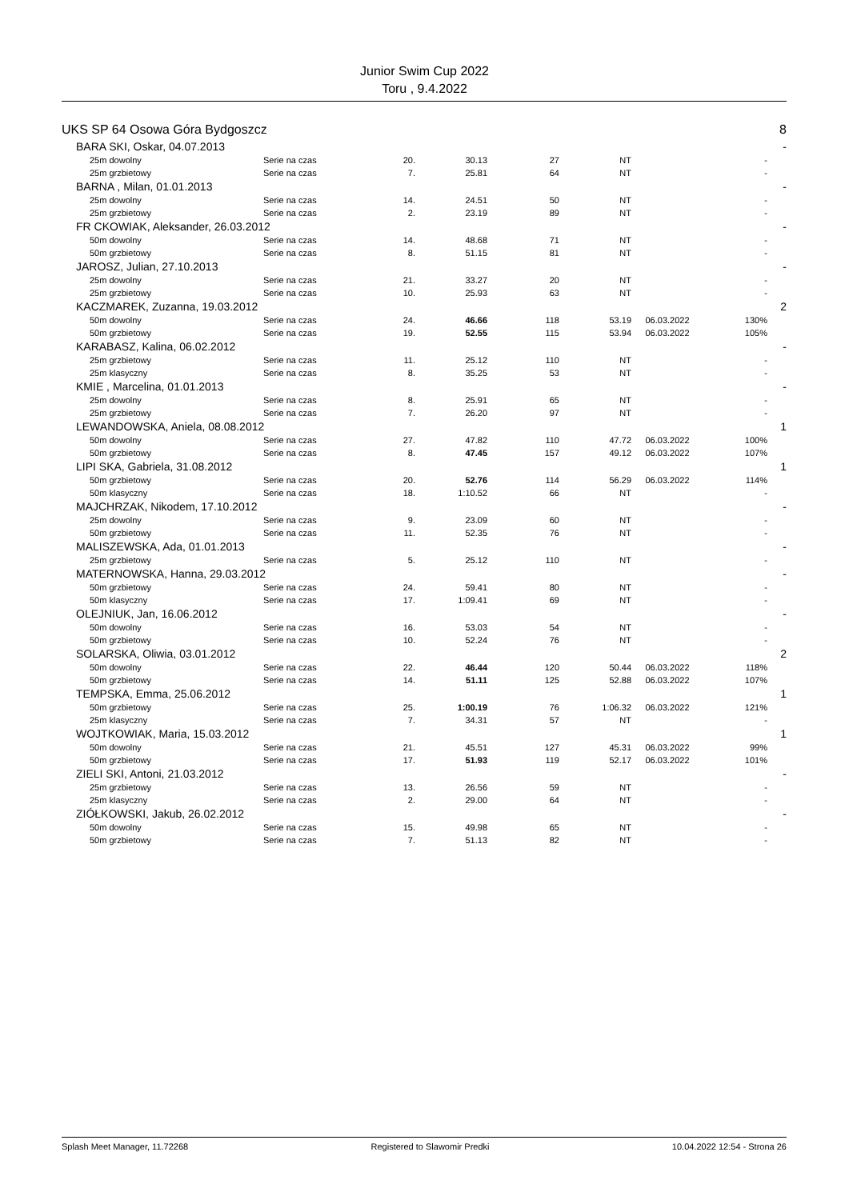Junior Swim Cup 2022
Toru , 9.4.2022
| UKS SP 64 Osowa Góra Bydgoszcz | | | | | | | | 8 |
| BARA SKI, Oskar, 04.07.2013 | | | | | | | | - |
| 25m dowolny | Serie na czas | 20. | 30.13 | 27 | NT | | - | |
| 25m grzbietowy | Serie na czas | 7. | 25.81 | 64 | NT | | - | |
| BARNA , Milan, 01.01.2013 | | | | | | | | - |
| 25m dowolny | Serie na czas | 14. | 24.51 | 50 | NT | | - | |
| 25m grzbietowy | Serie na czas | 2. | 23.19 | 89 | NT | | - | |
| FR CKOWIAK, Aleksander, 26.03.2012 | | | | | | | | - |
| 50m dowolny | Serie na czas | 14. | 48.68 | 71 | NT | | - | |
| 50m grzbietowy | Serie na czas | 8. | 51.15 | 81 | NT | | - | |
| JAROSZ, Julian, 27.10.2013 | | | | | | | | - |
| 25m dowolny | Serie na czas | 21. | 33.27 | 20 | NT | | - | |
| 25m grzbietowy | Serie na czas | 10. | 25.93 | 63 | NT | | - | |
| KACZMAREK, Zuzanna, 19.03.2012 | | | | | | | | 2 |
| 50m dowolny | Serie na czas | 24. | 46.66 | 118 | 53.19 | 06.03.2022 | 130% | |
| 50m grzbietowy | Serie na czas | 19. | 52.55 | 115 | 53.94 | 06.03.2022 | 105% | |
| KARABASZ, Kalina, 06.02.2012 | | | | | | | | - |
| 25m grzbietowy | Serie na czas | 11. | 25.12 | 110 | NT | | - | |
| 25m klasyczny | Serie na czas | 8. | 35.25 | 53 | NT | | - | |
| KMIE , Marcelina, 01.01.2013 | | | | | | | | - |
| 25m dowolny | Serie na czas | 8. | 25.91 | 65 | NT | | - | |
| 25m grzbietowy | Serie na czas | 7. | 26.20 | 97 | NT | | - | |
| LEWANDOWSKA, Aniela, 08.08.2012 | | | | | | | | 1 |
| 50m dowolny | Serie na czas | 27. | 47.82 | 110 | 47.72 | 06.03.2022 | 100% | |
| 50m grzbietowy | Serie na czas | 8. | 47.45 | 157 | 49.12 | 06.03.2022 | 107% | |
| LIPI SKA, Gabriela, 31.08.2012 | | | | | | | | 1 |
| 50m grzbietowy | Serie na czas | 20. | 52.76 | 114 | 56.29 | 06.03.2022 | 114% | |
| 50m klasyczny | Serie na czas | 18. | 1:10.52 | 66 | NT | | - | |
| MAJCHRZAK, Nikodem, 17.10.2012 | | | | | | | | - |
| 25m dowolny | Serie na czas | 9. | 23.09 | 60 | NT | | - | |
| 50m grzbietowy | Serie na czas | 11. | 52.35 | 76 | NT | | - | |
| MALISZEWSKA, Ada, 01.01.2013 | | | | | | | | - |
| 25m grzbietowy | Serie na czas | 5. | 25.12 | 110 | NT | | - | |
| MATERNOWSKA, Hanna, 29.03.2012 | | | | | | | | - |
| 50m grzbietowy | Serie na czas | 24. | 59.41 | 80 | NT | | - | |
| 50m klasyczny | Serie na czas | 17. | 1:09.41 | 69 | NT | | - | |
| OLEJNIUK, Jan, 16.06.2012 | | | | | | | | - |
| 50m dowolny | Serie na czas | 16. | 53.03 | 54 | NT | | - | |
| 50m grzbietowy | Serie na czas | 10. | 52.24 | 76 | NT | | - | |
| SOLARSKA, Oliwia, 03.01.2012 | | | | | | | | 2 |
| 50m dowolny | Serie na czas | 22. | 46.44 | 120 | 50.44 | 06.03.2022 | 118% | |
| 50m grzbietowy | Serie na czas | 14. | 51.11 | 125 | 52.88 | 06.03.2022 | 107% | |
| TEMPSKA, Emma, 25.06.2012 | | | | | | | | 1 |
| 50m grzbietowy | Serie na czas | 25. | 1:00.19 | 76 | 1:06.32 | 06.03.2022 | 121% | |
| 25m klasyczny | Serie na czas | 7. | 34.31 | 57 | NT | | - | |
| WOJTKOWIAK, Maria, 15.03.2012 | | | | | | | | 1 |
| 50m dowolny | Serie na czas | 21. | 45.51 | 127 | 45.31 | 06.03.2022 | 99% | |
| 50m grzbietowy | Serie na czas | 17. | 51.93 | 119 | 52.17 | 06.03.2022 | 101% | |
| ZIELI SKI, Antoni, 21.03.2012 | | | | | | | | - |
| 25m grzbietowy | Serie na czas | 13. | 26.56 | 59 | NT | | - | |
| 25m klasyczny | Serie na czas | 2. | 29.00 | 64 | NT | | - | |
| ZIÓŁKOWSKI, Jakub, 26.02.2012 | | | | | | | | - |
| 50m dowolny | Serie na czas | 15. | 49.98 | 65 | NT | | - | |
| 50m grzbietowy | Serie na czas | 7. | 51.13 | 82 | NT | | - | |
Splash Meet Manager, 11.72268 Registered to Slawomir Predki 10.04.2022 12:54 - Strona 26